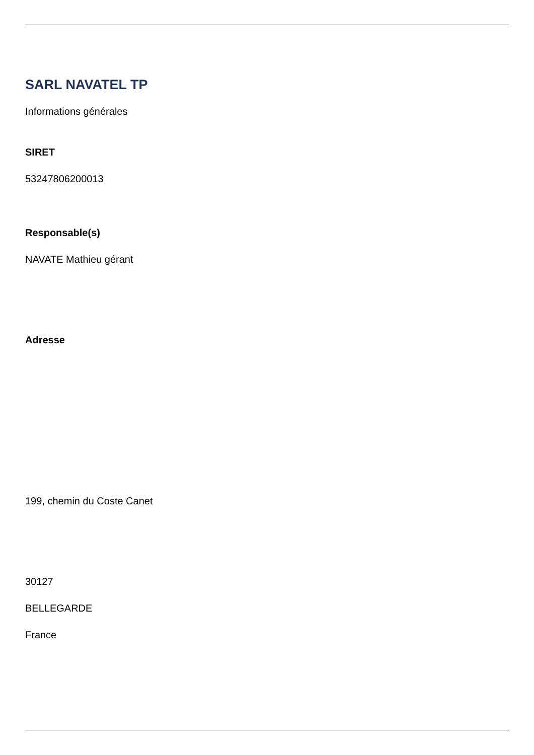SARL NAVATEL TP
Informations générales
SIRET
53247806200013
Responsable(s)
NAVATE Mathieu gérant
Adresse
199, chemin du Coste Canet
30127
BELLEGARDE
France